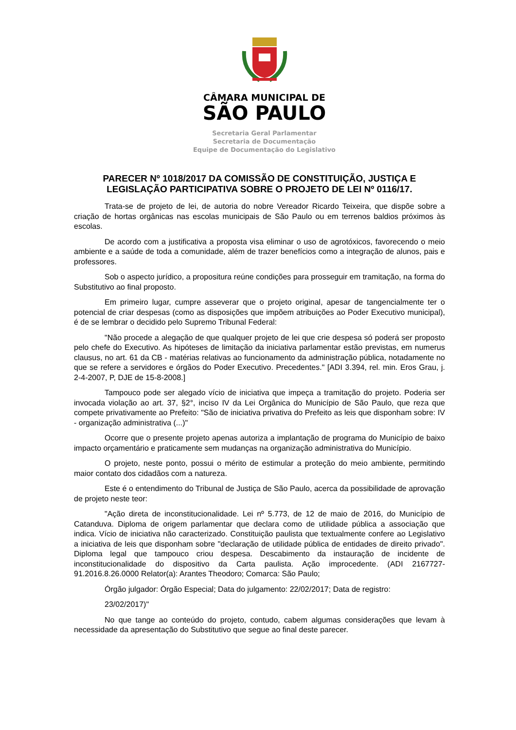CÂMARA MUNICIPAL DE
SÃO PAULO
Secretaria Geral Parlamentar
Secretaria de Documentação
Equipe de Documentação do Legislativo
PARECER Nº 1018/2017 DA COMISSÃO DE CONSTITUIÇÃO, JUSTIÇA E LEGISLAÇÃO PARTICIPATIVA SOBRE O PROJETO DE LEI Nº 0116/17.
Trata-se de projeto de lei, de autoria do nobre Vereador Ricardo Teixeira, que dispõe sobre a criação de hortas orgânicas nas escolas municipais de São Paulo ou em terrenos baldios próximos às escolas.
De acordo com a justificativa a proposta visa eliminar o uso de agrotóxicos, favorecendo o meio ambiente e a saúde de toda a comunidade, além de trazer benefícios como a integração de alunos, pais e professores.
Sob o aspecto jurídico, a propositura reúne condições para prosseguir em tramitação, na forma do Substitutivo ao final proposto.
Em primeiro lugar, cumpre asseverar que o projeto original, apesar de tangencialmente ter o potencial de criar despesas (como as disposições que impõem atribuições ao Poder Executivo municipal), é de se lembrar o decidido pelo Supremo Tribunal Federal:
"Não procede a alegação de que qualquer projeto de lei que crie despesa só poderá ser proposto pelo chefe do Executivo. As hipóteses de limitação da iniciativa parlamentar estão previstas, em numerus clausus, no art. 61 da CB - matérias relativas ao funcionamento da administração pública, notadamente no que se refere a servidores e órgãos do Poder Executivo. Precedentes." [ADI 3.394, rel. min. Eros Grau, j. 2-4-2007, P, DJE de 15-8-2008.]
Tampouco pode ser alegado vício de iniciativa que impeça a tramitação do projeto. Poderia ser invocada violação ao art. 37, §2°, inciso IV da Lei Orgânica do Município de São Paulo, que reza que compete privativamente ao Prefeito: "São de iniciativa privativa do Prefeito as leis que disponham sobre: IV - organização administrativa (...)"
Ocorre que o presente projeto apenas autoriza a implantação de programa do Município de baixo impacto orçamentário e praticamente sem mudanças na organização administrativa do Município.
O projeto, neste ponto, possui o mérito de estimular a proteção do meio ambiente, permitindo maior contato dos cidadãos com a natureza.
Este é o entendimento do Tribunal de Justiça de São Paulo, acerca da possibilidade de aprovação de projeto neste teor:
"Ação direta de inconstitucionalidade. Lei nº 5.773, de 12 de maio de 2016, do Município de Catanduva. Diploma de origem parlamentar que declara como de utilidade pública a associação que indica. Vício de iniciativa não caracterizado. Constituição paulista que textualmente confere ao Legislativo a iniciativa de leis que disponham sobre "declaração de utilidade pública de entidades de direito privado". Diploma legal que tampouco criou despesa. Descabimento da instauração de incidente de inconstitucionalidade do dispositivo da Carta paulista. Ação improcedente. (ADI 2167727-91.2016.8.26.0000 Relator(a): Arantes Theodoro; Comarca: São Paulo;
Órgão julgador: Órgão Especial; Data do julgamento: 22/02/2017; Data de registro:
23/02/2017)"
No que tange ao conteúdo do projeto, contudo, cabem algumas considerações que levam à necessidade da apresentação do Substitutivo que segue ao final deste parecer.